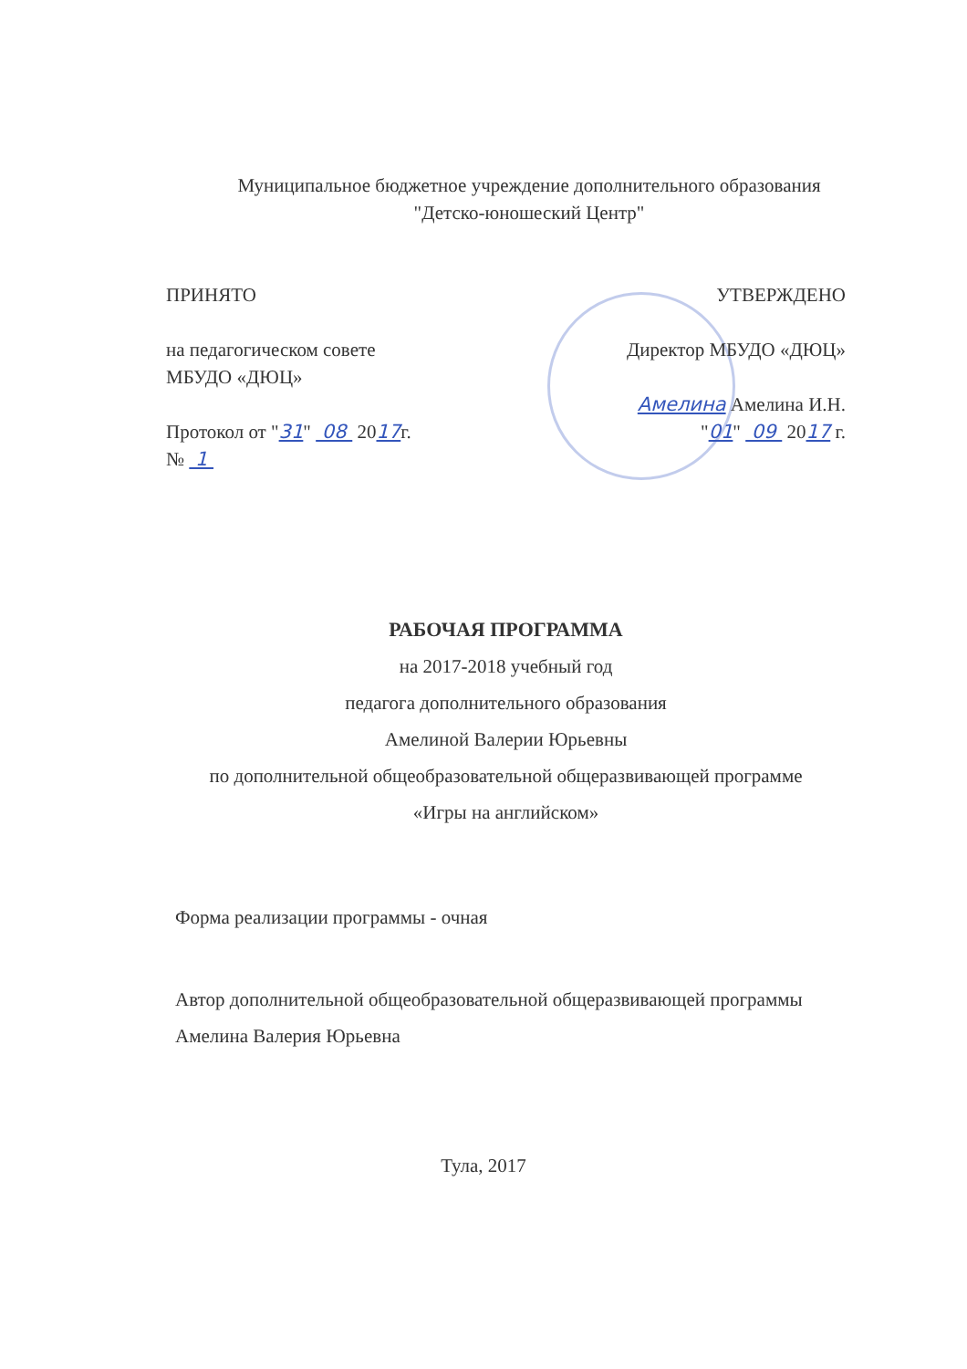Муниципальное бюджетное учреждение дополнительного образования
"Детско-юношеский Центр"
ПРИНЯТО
на педагогическом совете
МБУДО «ДЮЦ»
Протокол от "31" 08 2017г.
№ 1
УТВЕРЖДЕНО
Директор МБУДО «ДЮЦ»
Амелина Амелина И.Н.
"01" 09 2017 г.
РАБОЧАЯ ПРОГРАММА
на 2017-2018 учебный год
педагога дополнительного образования
Амелиной Валерии Юрьевны
по дополнительной общеобразовательной общеразвивающей программе
«Игры на английском»
Форма реализации программы - очная
Автор дополнительной общеобразовательной общеразвивающей программы
Амелина Валерия Юрьевна
Тула, 2017